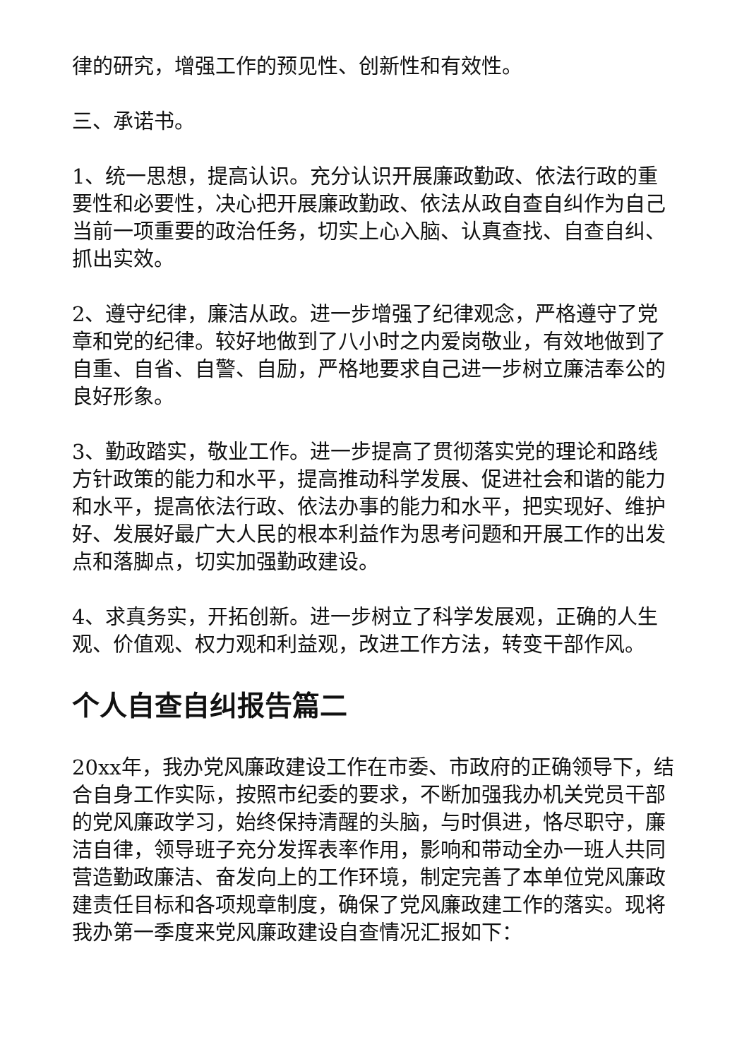律的研究，增强工作的预见性、创新性和有效性。
三、承诺书。
1、统一思想，提高认识。充分认识开展廉政勤政、依法行政的重要性和必要性，决心把开展廉政勤政、依法从政自查自纠作为自己当前一项重要的政治任务，切实上心入脑、认真查找、自查自纠、抓出实效。
2、遵守纪律，廉洁从政。进一步增强了纪律观念，严格遵守了党章和党的纪律。较好地做到了八小时之内爱岗敬业，有效地做到了自重、自省、自警、自励，严格地要求自己进一步树立廉洁奉公的良好形象。
3、勤政踏实，敬业工作。进一步提高了贯彻落实党的理论和路线方针政策的能力和水平，提高推动科学发展、促进社会和谐的能力和水平，提高依法行政、依法办事的能力和水平，把实现好、维护好、发展好最广大人民的根本利益作为思考问题和开展工作的出发点和落脚点，切实加强勤政建设。
4、求真务实，开拓创新。进一步树立了科学发展观，正确的人生观、价值观、权力观和利益观，改进工作方法，转变干部作风。
个人自查自纠报告篇二
20xx年，我办党风廉政建设工作在市委、市政府的正确领导下，结合自身工作实际，按照市纪委的要求，不断加强我办机关党员干部的党风廉政学习，始终保持清醒的头脑，与时俱进，恪尽职守，廉洁自律，领导班子充分发挥表率作用，影响和带动全办一班人共同营造勤政廉洁、奋发向上的工作环境，制定完善了本单位党风廉政建责任目标和各项规章制度，确保了党风廉政建工作的落实。现将我办第一季度来党风廉政建设自查情况汇报如下：